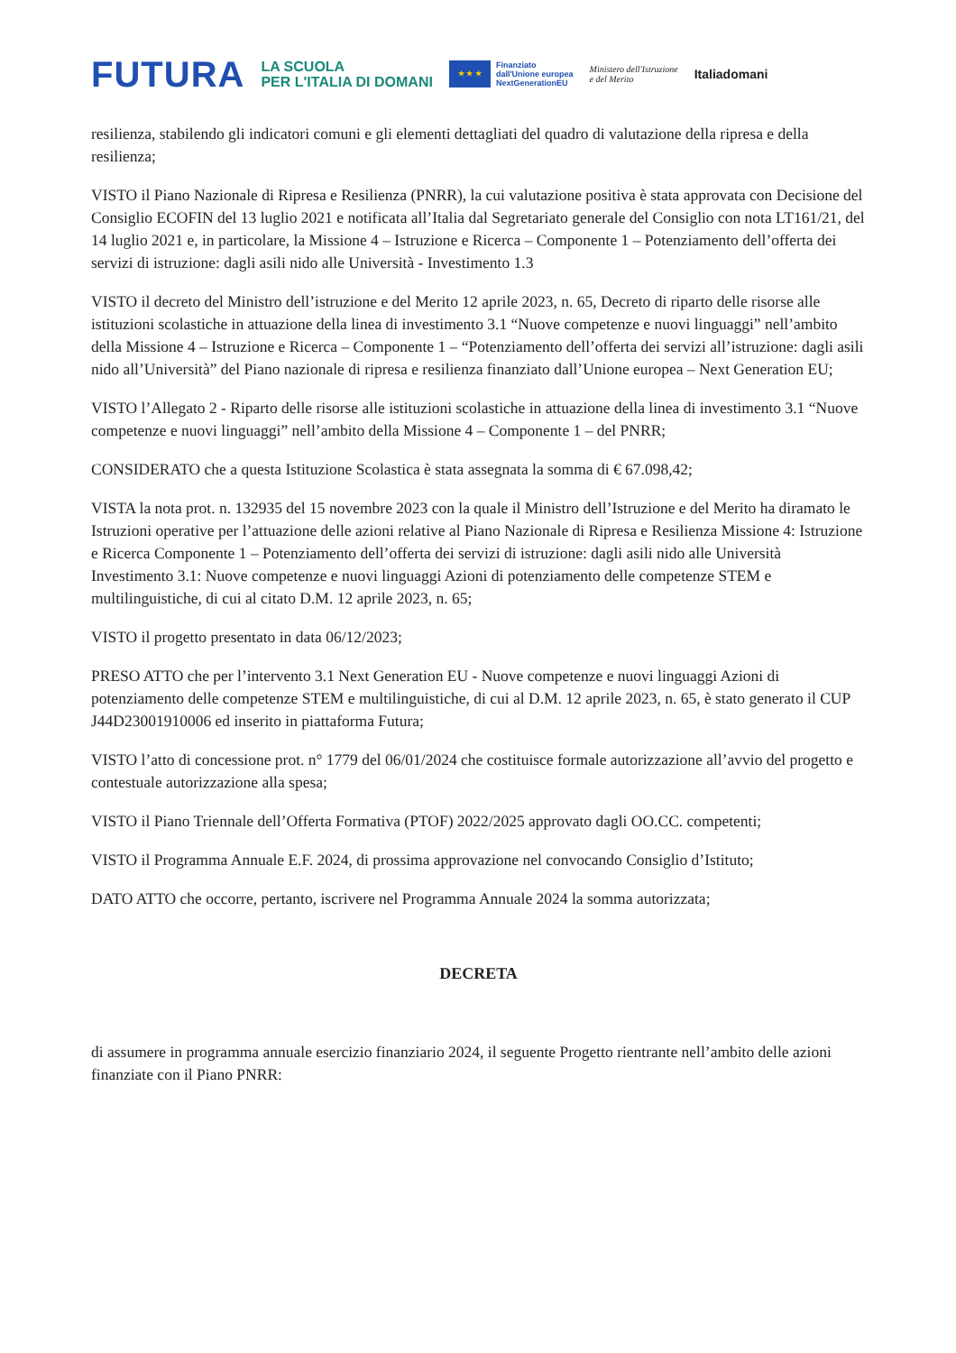FUTURA
LA SCUOLA
PER L'ITALIA DI DOMANI
★ ★ ★
Finanziato
dall'Unione europea
NextGenerationEU
Ministero dell'Istruzione
e del Merito
Italiadomani
resilienza, stabilendo gli indicatori comuni e gli elementi dettagliati del quadro di valutazione della ripresa e della resilienza;
VISTO il Piano Nazionale di Ripresa e Resilienza (PNRR), la cui valutazione positiva è stata approvata con Decisione del Consiglio ECOFIN del 13 luglio 2021 e notificata all’Italia dal Segretariato generale del Consiglio con nota LT161/21, del 14 luglio 2021 e, in particolare, la Missione 4 – Istruzione e Ricerca – Componente 1 – Potenziamento dell’offerta dei servizi di istruzione: dagli asili nido alle Università - Investimento 1.3
VISTO il decreto del Ministro dell’istruzione e del Merito 12 aprile 2023, n. 65, Decreto di riparto delle risorse alle istituzioni scolastiche in attuazione della linea di investimento 3.1 “Nuove competenze e nuovi linguaggi” nell’ambito della Missione 4 – Istruzione e Ricerca – Componente 1 – “Potenziamento dell’offerta dei servizi all’istruzione: dagli asili nido all’Università” del Piano nazionale di ripresa e resilienza finanziato dall’Unione europea – Next Generation EU;
VISTO l’Allegato 2 - Riparto delle risorse alle istituzioni scolastiche in attuazione della linea di investimento 3.1 “Nuove competenze e nuovi linguaggi” nell’ambito della Missione 4 – Componente 1 – del PNRR;
CONSIDERATO che a questa Istituzione Scolastica è stata assegnata la somma di € 67.098,42;
VISTA la nota prot. n. 132935 del 15 novembre 2023 con la quale il Ministro dell’Istruzione e del Merito ha diramato le Istruzioni operative per l’attuazione delle azioni relative al Piano Nazionale di Ripresa e Resilienza Missione 4: Istruzione e Ricerca Componente 1 – Potenziamento dell’offerta dei servizi di istruzione: dagli asili nido alle Università Investimento 3.1: Nuove competenze e nuovi linguaggi Azioni di potenziamento delle competenze STEM e multilinguistiche, di cui al citato D.M. 12 aprile 2023, n. 65;
VISTO il progetto presentato in data 06/12/2023;
PRESO ATTO che per l’intervento 3.1 Next Generation EU - Nuove competenze e nuovi linguaggi Azioni di potenziamento delle competenze STEM e multilinguistiche, di cui al D.M. 12 aprile 2023, n. 65, è stato generato il CUP J44D23001910006 ed inserito in piattaforma Futura;
VISTO l’atto di concessione prot. n° 1779 del 06/01/2024 che costituisce formale autorizzazione all’avvio del progetto e contestuale autorizzazione alla spesa;
VISTO il Piano Triennale dell’Offerta Formativa (PTOF) 2022/2025 approvato dagli OO.CC. competenti;
VISTO il Programma Annuale E.F. 2024, di prossima approvazione nel convocando Consiglio d’Istituto;
DATO ATTO che occorre, pertanto, iscrivere nel Programma Annuale 2024 la somma autorizzata;
DECRETA
di assumere in programma annuale esercizio finanziario 2024, il seguente Progetto rientrante nell’ambito delle azioni finanziate con il Piano PNRR: